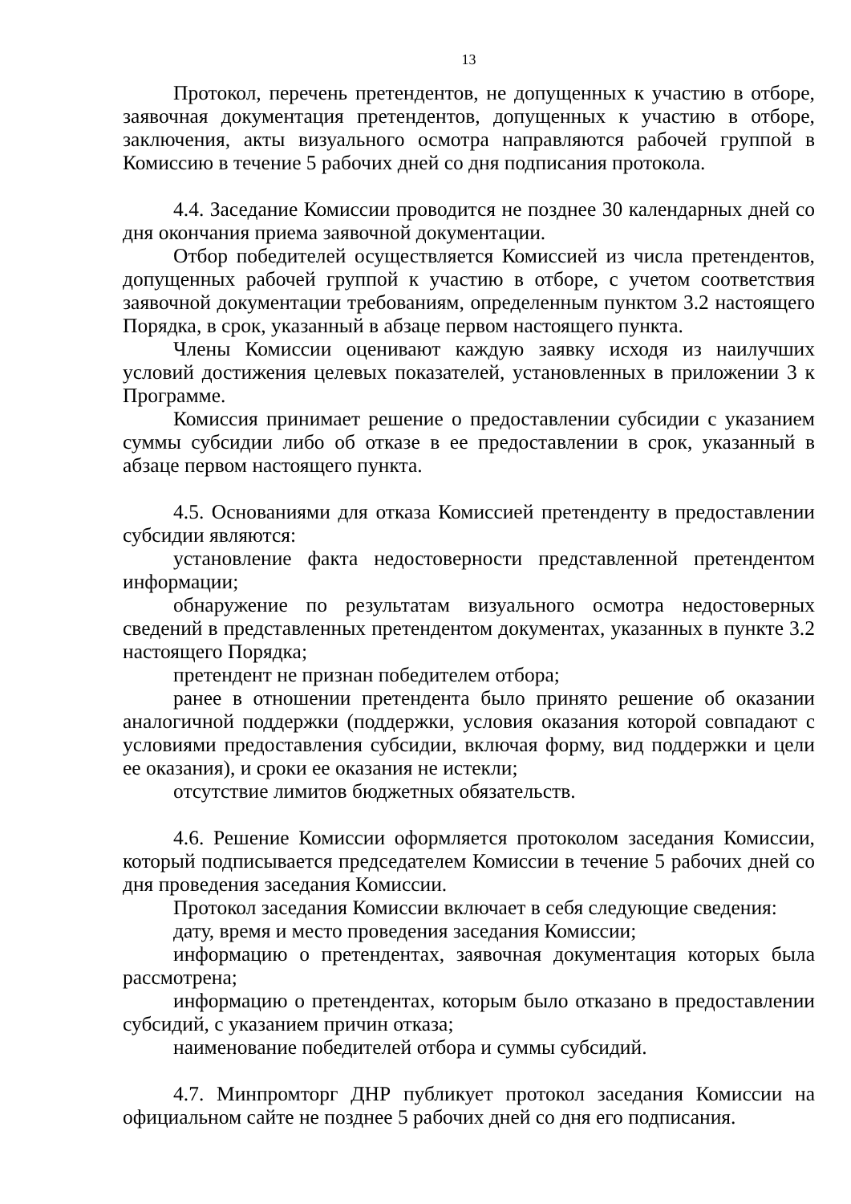13
Протокол, перечень претендентов, не допущенных к участию в отборе, заявочная документация претендентов, допущенных к участию в отборе, заключения, акты визуального осмотра направляются рабочей группой в Комиссию в течение 5 рабочих дней со дня подписания протокола.
4.4. Заседание Комиссии проводится не позднее 30 календарных дней со дня окончания приема заявочной документации.
Отбор победителей осуществляется Комиссией из числа претендентов, допущенных рабочей группой к участию в отборе, с учетом соответствия заявочной документации требованиям, определенным пунктом 3.2 настоящего Порядка, в срок, указанный в абзаце первом настоящего пункта.
Члены Комиссии оценивают каждую заявку исходя из наилучших условий достижения целевых показателей, установленных в приложении 3 к Программе.
Комиссия принимает решение о предоставлении субсидии с указанием суммы субсидии либо об отказе в ее предоставлении в срок, указанный в абзаце первом настоящего пункта.
4.5. Основаниями для отказа Комиссией претенденту в предоставлении субсидии являются:
установление факта недостоверности представленной претендентом информации;
обнаружение по результатам визуального осмотра недостоверных сведений в представленных претендентом документах, указанных в пункте 3.2 настоящего Порядка;
претендент не признан победителем отбора;
ранее в отношении претендента было принято решение об оказании аналогичной поддержки (поддержки, условия оказания которой совпадают с условиями предоставления субсидии, включая форму, вид поддержки и цели ее оказания), и сроки ее оказания не истекли;
отсутствие лимитов бюджетных обязательств.
4.6. Решение Комиссии оформляется протоколом заседания Комиссии, который подписывается председателем Комиссии в течение 5 рабочих дней со дня проведения заседания Комиссии.
Протокол заседания Комиссии включает в себя следующие сведения:
дату, время и место проведения заседания Комиссии;
информацию о претендентах, заявочная документация которых была рассмотрена;
информацию о претендентах, которым было отказано в предоставлении субсидий, с указанием причин отказа;
наименование победителей отбора и суммы субсидий.
4.7. Минпромторг ДНР публикует протокол заседания Комиссии на официальном сайте не позднее 5 рабочих дней со дня его подписания.